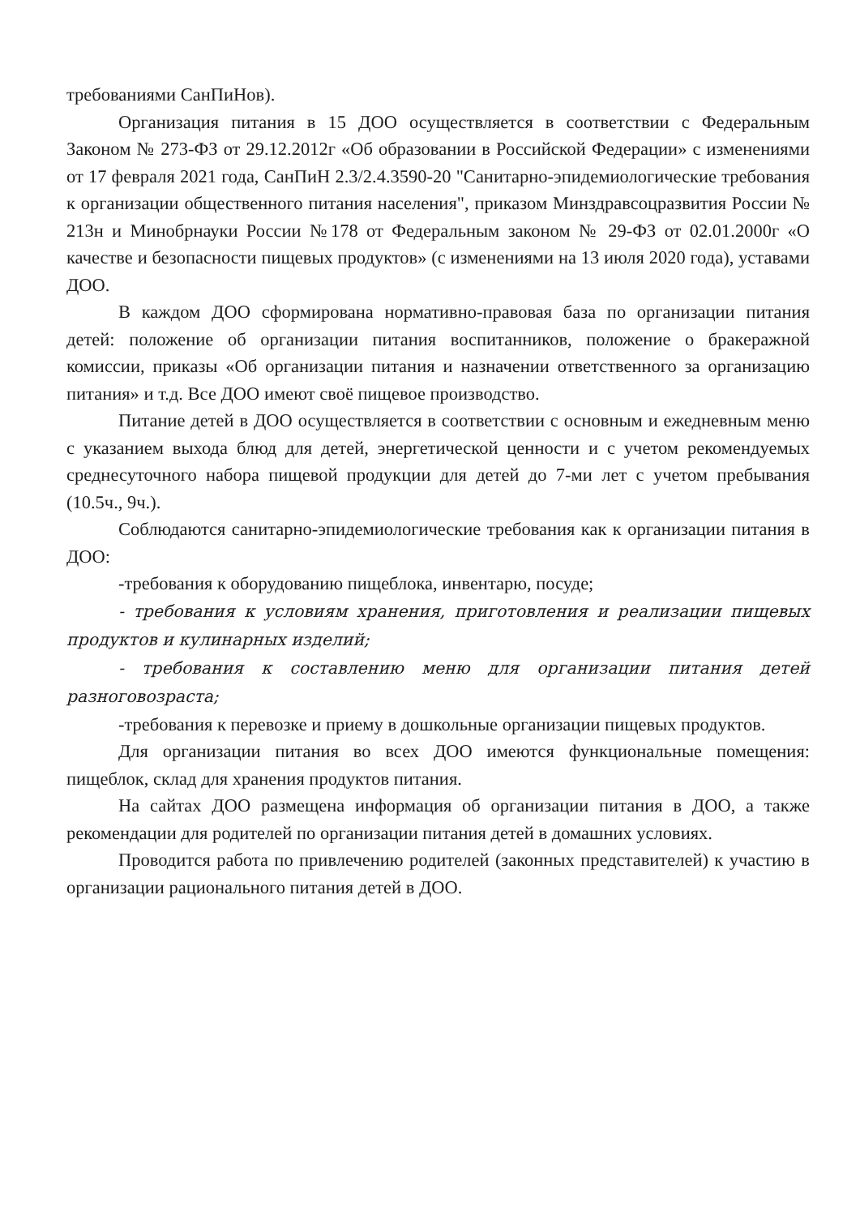требованиями СанПиНов).
Организация питания в 15 ДОО осуществляется в соответствии с Федеральным Законом № 273-ФЗ от 29.12.2012г «Об образовании в Российской Федерации» с изменениями от 17 февраля 2021 года, СанПиН 2.3/2.4.3590-20 "Санитарно-эпидемиологические требования к организации общественного питания населения", приказом Минздравсоцразвития России № 213н и Минобрнауки России №178 от Федеральным законом № 29-ФЗ от 02.01.2000г «О качестве и безопасности пищевых продуктов» (с изменениями на 13 июля 2020 года), уставами ДОО.
В каждом ДОО сформирована нормативно-правовая база по организации питания детей: положение об организации питания воспитанников, положение о бракеражной комиссии, приказы «Об организации питания и назначении ответственного за организацию питания» и т.д. Все ДОО имеют своё пищевое производство.
Питание детей в ДОО осуществляется в соответствии с основным и ежедневным меню с указанием выхода блюд для детей, энергетической ценности и с учетом рекомендуемых среднесуточного набора пищевой продукции для детей до 7-ми лет с учетом пребывания (10.5ч., 9ч.).
Соблюдаются санитарно-эпидемиологические требования как к организации питания в ДОО:
-требования к оборудованию пищеблока, инвентарю, посуде;
- требования к условиям хранения, приготовления и реализации пищевых продуктов и кулинарных изделий;
- требования к составлению меню для организации питания детей разноговозраста;
-требования к перевозке и приему в дошкольные организации пищевых продуктов.
Для организации питания во всех ДОО имеются функциональные помещения: пищеблок, склад для хранения продуктов питания.
На сайтах ДОО размещена информация об организации питания в ДОО, а также рекомендации для родителей по организации питания детей в домашних условиях.
Проводится работа по привлечению родителей (законных представителей) к участию в организации рационального питания детей в ДОО.